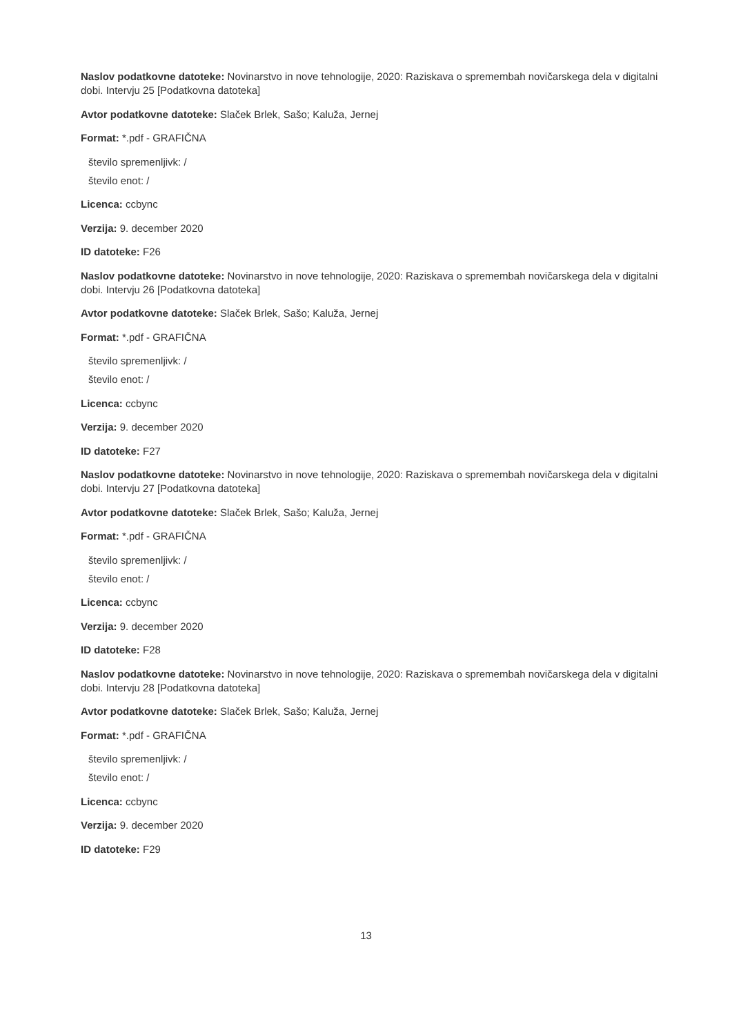Naslov podatkovne datoteke: Novinarstvo in nove tehnologije, 2020: Raziskava o spremembah novičarskega dela v digitalni dobi. Intervju 25 [Podatkovna datoteka]
Avtor podatkovne datoteke: Slaček Brlek, Sašo; Kaluža, Jernej
Format: *.pdf - GRAFIČNA
število spremenljivk: /
število enot: /
Licenca: ccbync
Verzija: 9. december 2020
ID datoteke: F26
Naslov podatkovne datoteke: Novinarstvo in nove tehnologije, 2020: Raziskava o spremembah novičarskega dela v digitalni dobi. Intervju 26 [Podatkovna datoteka]
Avtor podatkovne datoteke: Slaček Brlek, Sašo; Kaluža, Jernej
Format: *.pdf - GRAFIČNA
število spremenljivk: /
število enot: /
Licenca: ccbync
Verzija: 9. december 2020
ID datoteke: F27
Naslov podatkovne datoteke: Novinarstvo in nove tehnologije, 2020: Raziskava o spremembah novičarskega dela v digitalni dobi. Intervju 27 [Podatkovna datoteka]
Avtor podatkovne datoteke: Slaček Brlek, Sašo; Kaluža, Jernej
Format: *.pdf - GRAFIČNA
število spremenljivk: /
število enot: /
Licenca: ccbync
Verzija: 9. december 2020
ID datoteke: F28
Naslov podatkovne datoteke: Novinarstvo in nove tehnologije, 2020: Raziskava o spremembah novičarskega dela v digitalni dobi. Intervju 28 [Podatkovna datoteka]
Avtor podatkovne datoteke: Slaček Brlek, Sašo; Kaluža, Jernej
Format: *.pdf - GRAFIČNA
število spremenljivk: /
število enot: /
Licenca: ccbync
Verzija: 9. december 2020
ID datoteke: F29
13